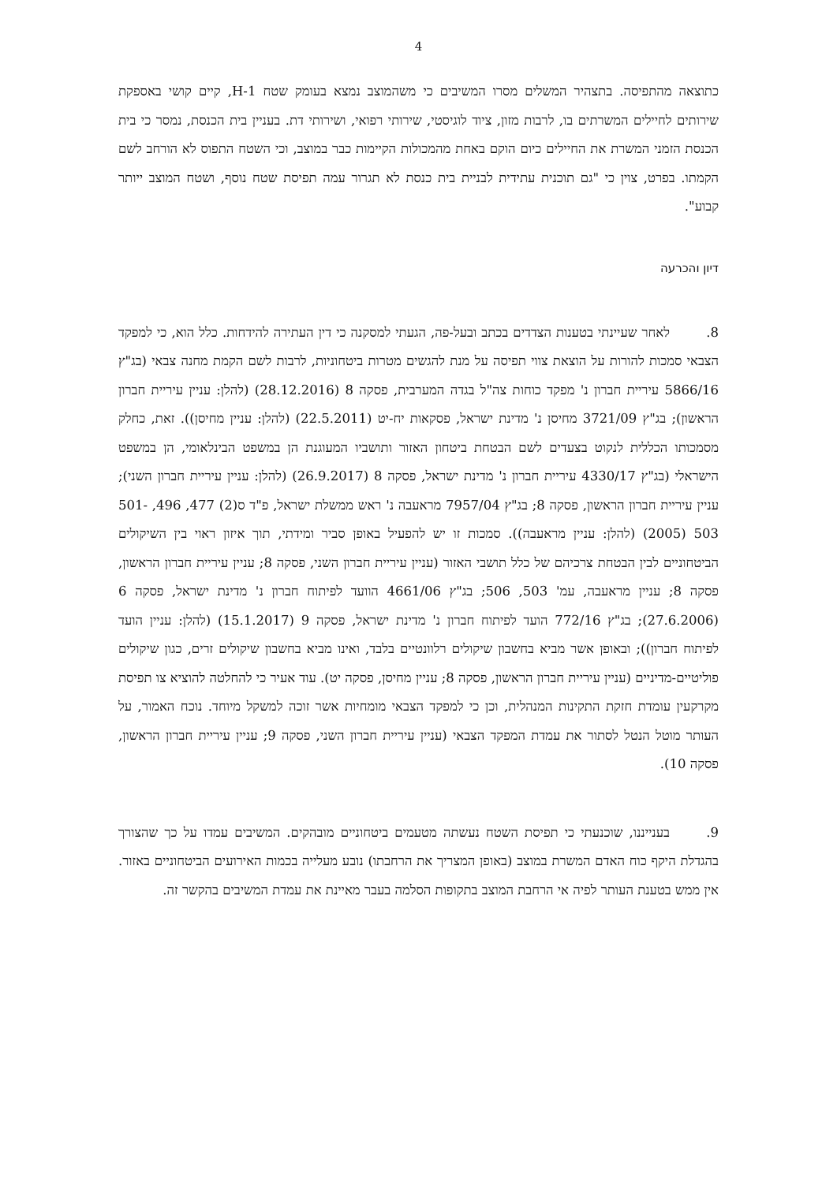4
כתוצאה מהתפיסה. בתצהיר המשלים מסרו המשיבים כי משהמוצב נמצא בעומק שטח H-1, קיים קושי באספקת שירותים לחיילים המשרתים בו, לרבות מזון, ציוד לוגיסטי, שירותי רפואי, ושירותי דת. בעניין בית הכנסת, נמסר כי בית הכנסת הזמני המשרת את החיילים כיום הוקם באחת מהמכולות הקיימות כבר במוצב, וכי השטח התפוס לא הורחב לשם הקמתו. בפרט, צוין כי "גם תוכנית עתידית לבניית בית כנסת לא תגרור עמה תפיסת שטח נוסף, ושטח המוצב ייותר קבוע".
דיון והכרעה
8. לאחר שעיינתי בטענות הצדדים בכתב ובעל-פה, הגעתי למסקנה כי דין העתירה להידחות. כלל הוא, כי למפקד הצבאי סמכות להורות על הוצאת צווי תפיסה על מנת להגשים מטרות ביטחוניות, לרבות לשם הקמת מחנה צבאי (בג"ץ 5866/16 עיריית חברון נ' מפקד כוחות צה"ל בגדה המערבית, פסקה 8 (28.12.2016) (להלן: עניין עיריית חברון הראשון); בג"ץ 3721/09 מחיסן נ' מדינת ישראל, פסקאות יח-יט (22.5.2011) (להלן: עניין מחיסן)). זאת, כחלק מסמכותו הכללית לנקוט בצעדים לשם הבטחת ביטחון האזור ותושביו המעוגנת הן במשפט הבינלאומי, הן במשפט הישראלי (בג"ץ 4330/17 עיריית חברון נ' מדינת ישראל, פסקה 8 (26.9.2017) (להלן: עניין עיריית חברון השני); עניין עיריית חברון הראשון, פסקה 8; בג"ץ 7957/04 מראעבה נ' ראש ממשלת ישראל, פ"ד ס(2) 477, 496, 501-503 (2005) (להלן: עניין מראעבה)). סמכות זו יש להפעיל באופן סביר ומידתי, תוך איזון ראוי בין השיקולים הביטחוניים לבין הבטחת צרכיהם של כלל תושבי האזור (עניין עיריית חברון השני, פסקה 8; עניין עיריית חברון הראשון, פסקה 8; עניין מראעבה, עמ' 503, 506; בג"ץ 4661/06 הוועד לפיתוח חברון נ' מדינת ישראל, פסקה 6 (27.6.2006); בג"ץ 772/16 הועד לפיתוח חברון נ' מדינת ישראל, פסקה 9 (15.1.2017) (להלן: עניין הועד לפיתוח חברון)); ובאופן אשר מביא בחשבון שיקולים רלוונטיים בלבד, ואינו מביא בחשבון שיקולים זרים, כגון שיקולים פוליטיים-מדיניים (עניין עיריית חברון הראשון, פסקה 8; עניין מחיסן, פסקה יט). עוד אעיר כי להחלטה להוציא צו תפיסת מקרקעין עומדת חזקת התקינות המנהלית, וכן כי למפקד הצבאי מומחיות אשר זוכה למשקל מיוחד. נוכח האמור, על העותר מוטל הנטל לסתור את עמדת המפקד הצבאי (עניין עיריית חברון השני, פסקה 9; עניין עיריית חברון הראשון, פסקה 10).
9. בענייננו, שוכנעתי כי תפיסת השטח נעשתה מטעמים ביטחוניים מובהקים. המשיבים עמדו על כך שהצורך בהגדלת היקף כוח האדם המשרת במוצב (באופן המצריך את הרחבתו) נובע מעלייה בכמות האירועים הביטחוניים באזור. אין ממש בטענת העותר לפיה אי הרחבת המוצב בתקופות הסלמה בעבר מאיינת את עמדת המשיבים בהקשר זה.